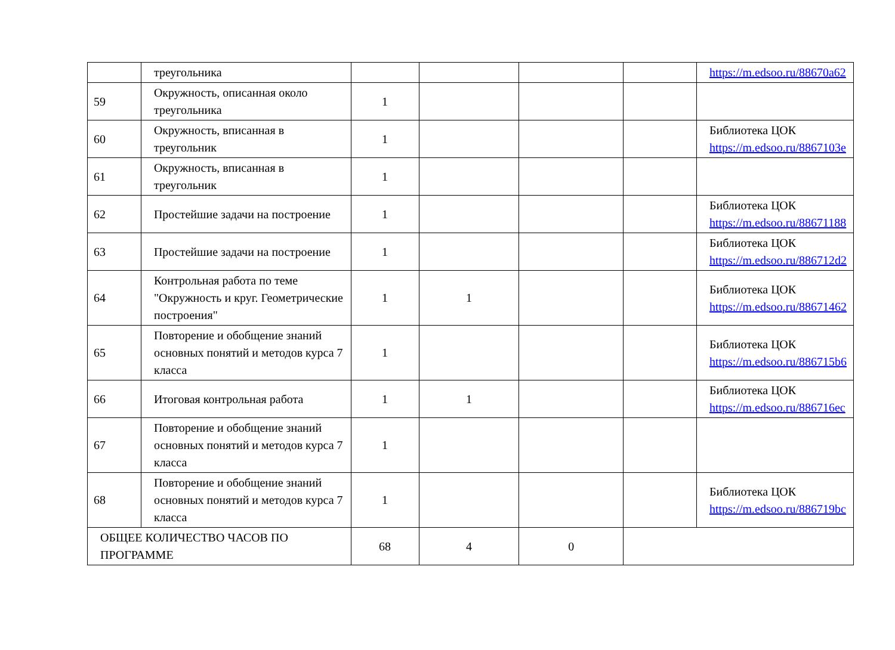| | треугольника | | | | | https://m.edsoo.ru/88670a62 |
| 59 | Окружность, описанная около треугольника | 1 | | | | |
| 60 | Окружность, вписанная в треугольник | 1 | | | | Библиотека ЦОК https://m.edsoo.ru/8867103e |
| 61 | Окружность, вписанная в треугольник | 1 | | | | |
| 62 | Простейшие задачи на построение | 1 | | | | Библиотека ЦОК https://m.edsoo.ru/88671188 |
| 63 | Простейшие задачи на построение | 1 | | | | Библиотека ЦОК https://m.edsoo.ru/886712d2 |
| 64 | Контрольная работа по теме "Окружность и круг. Геометрические построения" | 1 | 1 | | | Библиотека ЦОК https://m.edsoo.ru/88671462 |
| 65 | Повторение и обобщение знаний основных понятий и методов курса 7 класса | 1 | | | | Библиотека ЦОК https://m.edsoo.ru/886715b6 |
| 66 | Итоговая контрольная работа | 1 | 1 | | | Библиотека ЦОК https://m.edsoo.ru/886716ec |
| 67 | Повторение и обобщение знаний основных понятий и методов курса 7 класса | 1 | | | | |
| 68 | Повторение и обобщение знаний основных понятий и методов курса 7 класса | 1 | | | | Библиотека ЦОК https://m.edsoo.ru/886719bc |
| ОБЩЕЕ КОЛИЧЕСТВО ЧАСОВ ПО ПРОГРАММЕ | | 68 | 4 | 0 | | |